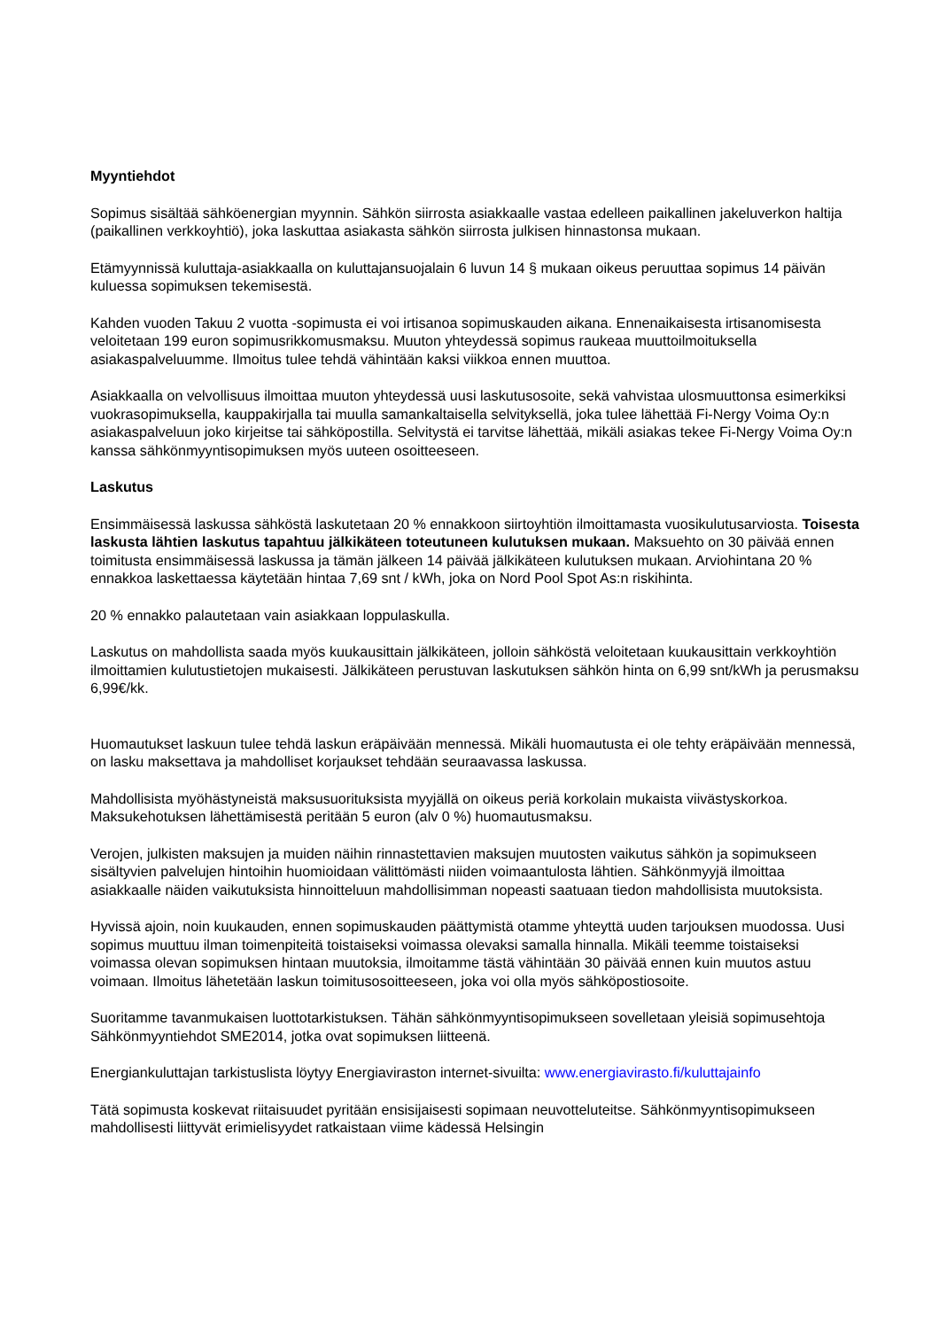Myyntiehdot
Sopimus sisältää sähköenergian myynnin. Sähkön siirrosta asiakkaalle vastaa edelleen paikallinen jakeluverkon haltija (paikallinen verkkoyhtiö), joka laskuttaa asiakasta sähkön siirrosta julkisen hinnastonsa mukaan.
Etämyynnissä kuluttaja-asiakkaalla on kuluttajansuojalain 6 luvun 14 § mukaan oikeus peruuttaa sopimus 14 päivän kuluessa sopimuksen tekemisestä.
Kahden vuoden Takuu 2 vuotta -sopimusta ei voi irtisanoa sopimuskauden aikana. Ennenaikaisesta irtisanomisesta veloitetaan 199 euron sopimusrikkomusmaksu. Muuton yhteydessä sopimus raukeaa muuttoilmoituksella asiakaspalveluumme. Ilmoitus tulee tehdä vähintään kaksi viikkoa ennen muuttoa.
Asiakkaalla on velvollisuus ilmoittaa muuton yhteydessä uusi laskutusosoite, sekä vahvistaa ulosmuuttonsa esimerkiksi vuokrasopimuksella, kauppakirjalla tai muulla samankaltaisella selvityksellä, joka tulee lähettää Fi-Nergy Voima Oy:n asiakaspalveluun joko kirjeitse tai sähköpostilla. Selvitystä ei tarvitse lähettää, mikäli asiakas tekee Fi-Nergy Voima Oy:n kanssa sähkönmyyntisopimuksen myös uuteen osoitteeseen.
Laskutus
Ensimmäisessä laskussa sähköstä laskutetaan 20 % ennakkoon siirtoyhtiön ilmoittamasta vuosikulutusarviosta. Toisesta laskusta lähtien laskutus tapahtuu jälkikäteen toteutuneen kulutuksen mukaan. Maksuehto on 30 päivää ennen toimitusta ensimmäisessä laskussa ja tämän jälkeen 14 päivää jälkikäteen kulutuksen mukaan. Arviohintana 20 % ennakkoa laskettaessa käytetään hintaa 7,69 snt / kWh, joka on Nord Pool Spot As:n riskihinta.
20 % ennakko palautetaan vain asiakkaan loppulaskulla.
Laskutus on mahdollista saada myös kuukausittain jälkikäteen, jolloin sähköstä veloitetaan kuukausittain verkkoyhtiön ilmoittamien kulutustietojen mukaisesti. Jälkikäteen perustuvan laskutuksen sähkön hinta on 6,99 snt/kWh ja perusmaksu 6,99€/kk.
Huomautukset laskuun tulee tehdä laskun eräpäivään mennessä. Mikäli huomautusta ei ole tehty eräpäivään mennessä, on lasku maksettava ja mahdolliset korjaukset tehdään seuraavassa laskussa.
Mahdollisista myöhästyneistä maksusuorituksista myyjällä on oikeus periä korkolain mukaista viivästyskorkoa. Maksukehotuksen lähettämisestä peritään 5 euron (alv 0 %) huomautusmaksu.
Verojen, julkisten maksujen ja muiden näihin rinnastettavien maksujen muutosten vaikutus sähkön ja sopimukseen sisältyvien palvelujen hintoihin huomioidaan välittömästi niiden voimaantulosta lähtien. Sähkönmyyjä ilmoittaa asiakkaalle näiden vaikutuksista hinnoitteluun mahdollisimman nopeasti saatuaan tiedon mahdollisista muutoksista.
Hyvissä ajoin, noin kuukauden, ennen sopimuskauden päättymistä otamme yhteyttä uuden tarjouksen muodossa. Uusi sopimus muuttuu ilman toimenpiteitä toistaiseksi voimassa olevaksi samalla hinnalla. Mikäli teemme toistaiseksi voimassa olevan sopimuksen hintaan muutoksia, ilmoitamme tästä vähintään 30 päivää ennen kuin muutos astuu voimaan. Ilmoitus lähetetään laskun toimitusosoitteeseen, joka voi olla myös sähköpostiosoite.
Suoritamme tavanmukaisen luottotarkistuksen. Tähän sähkönmyyntisopimukseen sovelletaan yleisiä sopimusehtoja Sähkönmyyntiehdot SME2014, jotka ovat sopimuksen liitteenä.
Energiankuluttajan tarkistuslista löytyy Energiaviraston internet-sivuilta: www.energiavirasto.fi/kuluttajainfo
Tätä sopimusta koskevat riitaisuudet pyritään ensisijaisesti sopimaan neuvotteluteitse. Sähkönmyyntisopimukseen mahdollisesti liittyvät erimielisyydet ratkaistaan viime kädessä Helsingin